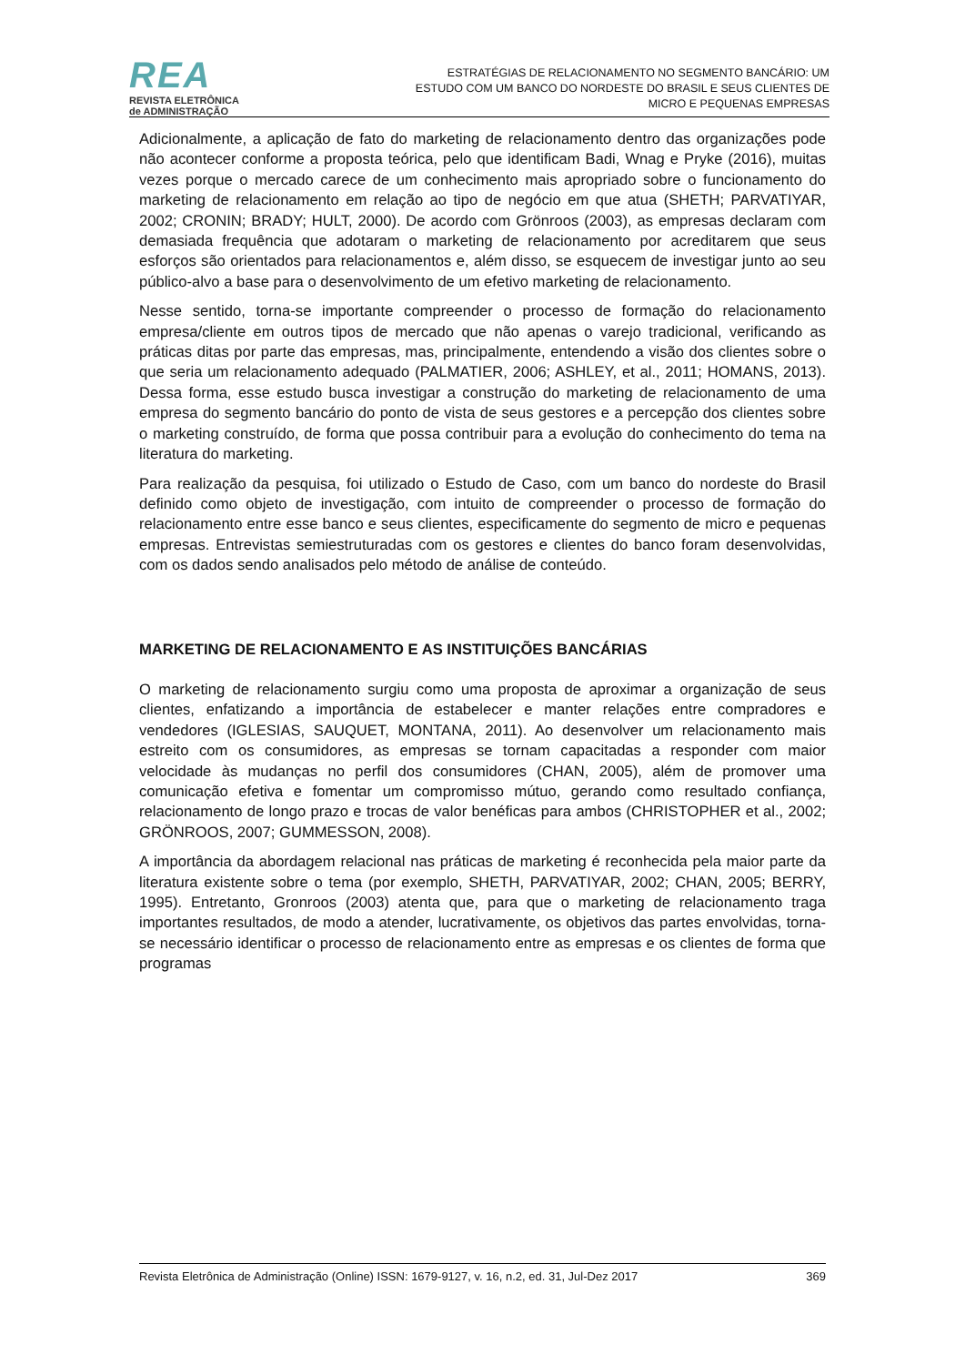REA
REVISTA ELETRÔNICA
de ADMINISTRAÇÃO
ESTRATÉGIAS DE RELACIONAMENTO NO SEGMENTO BANCÁRIO: UM
ESTUDO COM UM BANCO DO NORDESTE DO BRASIL E SEUS CLIENTES DE
MICRO E PEQUENAS EMPRESAS
Adicionalmente, a aplicação de fato do marketing de relacionamento dentro das organizações pode não acontecer conforme a proposta teórica, pelo que identificam Badi, Wnag e Pryke (2016), muitas vezes porque o mercado carece de um conhecimento mais apropriado sobre o funcionamento do marketing de relacionamento em relação ao tipo de negócio em que atua (SHETH; PARVATIYAR, 2002; CRONIN; BRADY; HULT, 2000). De acordo com Grönroos (2003), as empresas declaram com demasiada frequência que adotaram o marketing de relacionamento por acreditarem que seus esforços são orientados para relacionamentos e, além disso, se esquecem de investigar junto ao seu público-alvo a base para o desenvolvimento de um efetivo marketing de relacionamento.
Nesse sentido, torna-se importante compreender o processo de formação do relacionamento empresa/cliente em outros tipos de mercado que não apenas o varejo tradicional, verificando as práticas ditas por parte das empresas, mas, principalmente, entendendo a visão dos clientes sobre o que seria um relacionamento adequado (PALMATIER, 2006; ASHLEY, et al., 2011; HOMANS, 2013). Dessa forma, esse estudo busca investigar a construção do marketing de relacionamento de uma empresa do segmento bancário do ponto de vista de seus gestores e a percepção dos clientes sobre o marketing construído, de forma que possa contribuir para a evolução do conhecimento do tema na literatura do marketing.
Para realização da pesquisa, foi utilizado o Estudo de Caso, com um banco do nordeste do Brasil definido como objeto de investigação, com intuito de compreender o processo de formação do relacionamento entre esse banco e seus clientes, especificamente do segmento de micro e pequenas empresas. Entrevistas semiestruturadas com os gestores e clientes do banco foram desenvolvidas, com os dados sendo analisados pelo método de análise de conteúdo.
MARKETING DE RELACIONAMENTO E AS INSTITUIÇÕES BANCÁRIAS
O marketing de relacionamento surgiu como uma proposta de aproximar a organização de seus clientes, enfatizando a importância de estabelecer e manter relações entre compradores e vendedores (IGLESIAS, SAUQUET, MONTANA, 2011). Ao desenvolver um relacionamento mais estreito com os consumidores, as empresas se tornam capacitadas a responder com maior velocidade às mudanças no perfil dos consumidores (CHAN, 2005), além de promover uma comunicação efetiva e fomentar um compromisso mútuo, gerando como resultado confiança, relacionamento de longo prazo e trocas de valor benéficas para ambos (CHRISTOPHER et al., 2002; GRÖNROOS, 2007; GUMMESSON, 2008).
A importância da abordagem relacional nas práticas de marketing é reconhecida pela maior parte da literatura existente sobre o tema (por exemplo, SHETH, PARVATIYAR, 2002; CHAN, 2005; BERRY, 1995). Entretanto, Gronroos (2003) atenta que, para que o marketing de relacionamento traga importantes resultados, de modo a atender, lucrativamente, os objetivos das partes envolvidas, torna-se necessário identificar o processo de relacionamento entre as empresas e os clientes de forma que programas
Revista Eletrônica de Administração (Online) ISSN: 1679-9127, v. 16, n.2, ed. 31, Jul-Dez 2017 369